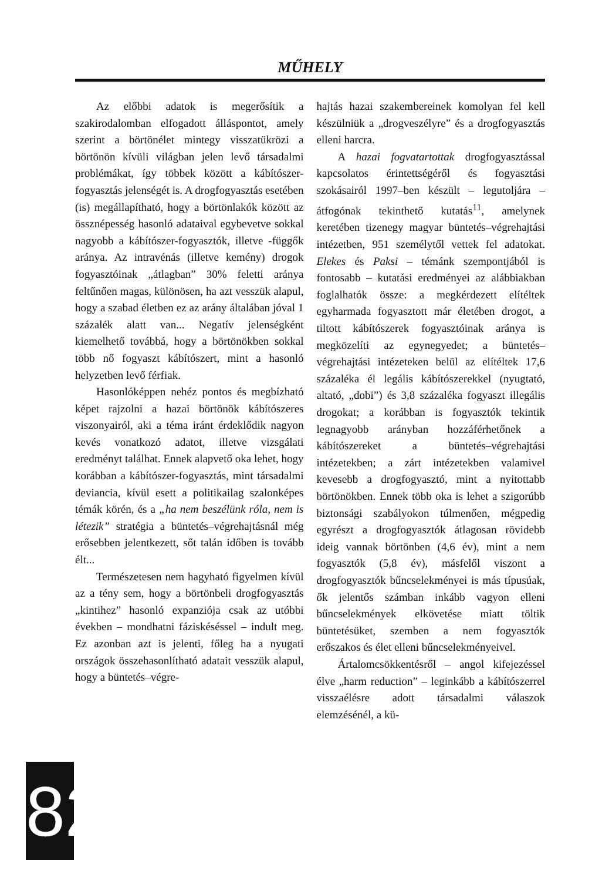MŰHELY
Az előbbi adatok is megerősítik a szakirodalomban elfogadott álláspontot, amely szerint a börtönélet mintegy visszatükrözi a börtönön kívüli világban jelen levő társadalmi problémákat, így többek között a kábítószer-fogyasztás jelenségét is. A drogfogyasztás esetében (is) megállapítható, hogy a börtönlakók között az össznépesség hasonló adataival egybevetve sokkal nagyobb a kábítószer-fogyasztók, illetve -függők aránya. Az intravénás (illetve kemény) drogok fogyasztóinak „átlagban” 30% feletti aránya feltűnően magas, különösen, ha azt vesszük alapul, hogy a szabad életben ez az arány általában jóval 1 százalék alatt van... Negatív jelenségként kiemelhető továbbá, hogy a börtönökben sokkal több nő fogyaszt kábítószert, mint a hasonló helyzetben levő férfiak.
Hasonlóképpen nehéz pontos és megbízható képet rajzolni a hazai börtönök kábítószeres viszonyairól, aki a téma iránt érdeklődik nagyon kevés vonatkozó adatot, illetve vizsgálati eredményt találhat. Ennek alapvető oka lehet, hogy korábban a kábítószer-fogyasztás, mint társadalmi deviancia, kívül esett a politikailag szalonképes témák körén, és a „ha nem beszélünk róla, nem is létezik” stratégia a büntetés–végrehajtásnál még erősebben jelentkezett, sőt talán időben is tovább élt...
Természetesen nem hagyható figyelmen kívül az a tény sem, hogy a börtönbeli drogfogyasztás „kintihez” hasonló expanziója csak az utóbbi években – mondhatni fáziskéséssel – indult meg. Ez azonban azt is jelenti, főleg ha a nyugati országok összehasonlítható adatait vesszük alapul, hogy a büntetés–végre-
hajtás hazai szakembereinek komolyan fel kell készülniük a „drogveszélyre” és a drogfogyasztás elleni harcra.
A hazai fogvatartottak drogfogyasztással kapcsolatos érintettségéről és fogyasztási szokásairól 1997–ben készült – legutoljára – átfogónak tekinthető kutatás<sup>11</sup>, amelynek keretében tizenegy magyar büntetés–végrehajtási intézetben, 951 személytől vettek fel adatokat. Elekes és Paksi – témánk szempontjából is fontosabb – kutatási eredményei az alábbiakban foglalhatók össze: a megkérdezett elítéltek egyharmada fogyasztott már életében drogot, a tiltott kábítószerek fogyasztóinak aránya is megközelíti az egynegyedet; a büntetés–végrehajtási intézeteken belül az elítéltek 17,6 százaléka él legális kábítószerekkel (nyugtató, altató, „dobi”) és 3,8 százaléka fogyaszt illegális drogokat; a korábban is fogyasztók tekintik legnagyobb arányban hozzáférhetőnek a kábítószereket a büntetés–végrehajtási intézetekben; a zárt intézetekben valamivel kevesebb a drogfogyasztó, mint a nyitottabb börtönökben. Ennek több oka is lehet a szigorúbb biztonsági szabályokon túlmenően, mégpedig egyrészt a drogfogyasztók átlagosan rövidebb ideig vannak börtönben (4,6 év), mint a nem fogyasztók (5,8 év), másfelől viszont a drogfogyasztók bűncselekményei is más típusúak, ők jelentős számban inkább vagyon elleni bűncselekmények elkövetése miatt töltik büntetésüket, szemben a nem fogyasztók erőszakos és élet elleni bűncselekményeivel.
Ártalomcsökkentésről – angol kifejezéssel élve „harm reduction” – leginkább a kábítószerrel visszaélésre adott társadalmi válaszok elemzésénél, a kü-
8 2